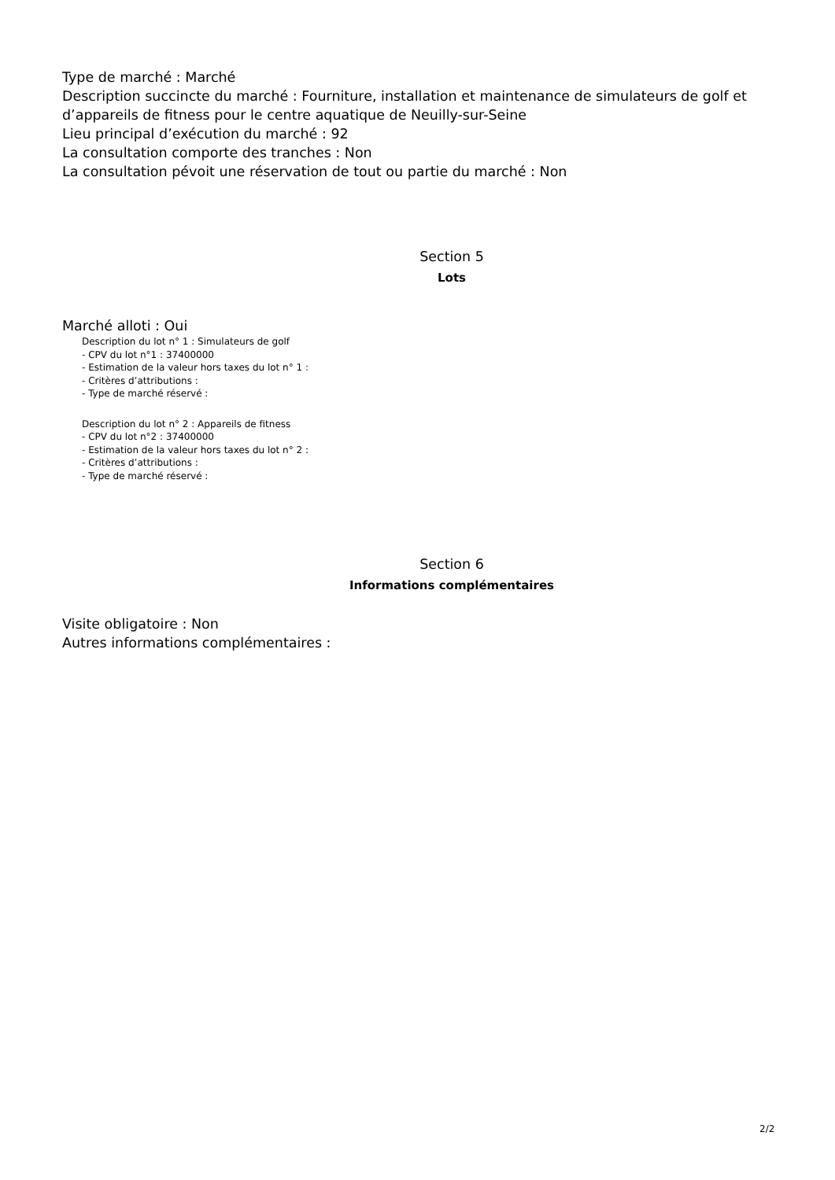Type de marché : Marché
Description succincte du marché : Fourniture, installation et maintenance de simulateurs de golf et d’appareils de fitness pour le centre aquatique de Neuilly-sur-Seine
Lieu principal d’exécution du marché : 92
La consultation comporte des tranches : Non
La consultation pévoit une réservation de tout ou partie du marché : Non
Section 5
Lots
Marché alloti : Oui
Description du lot n° 1 : Simulateurs de golf
- CPV du lot n°1 : 37400000
- Estimation de la valeur hors taxes du lot n° 1 :
- Critères d’attributions :
- Type de marché réservé :
Description du lot n° 2 : Appareils de fitness
- CPV du lot n°2 : 37400000
- Estimation de la valeur hors taxes du lot n° 2 :
- Critères d’attributions :
- Type de marché réservé :
Section 6
Informations complémentaires
Visite obligatoire : Non
Autres informations complémentaires :
2/2